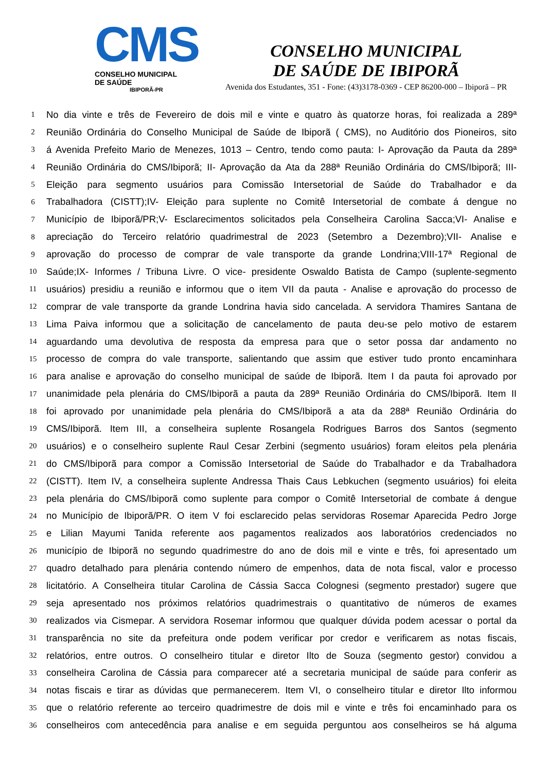CMS
CONSELHO MUNICIPAL DE SAÚDE
IBIPORÃ-PR
CONSELHO MUNICIPAL
DE SAÚDE DE IBIPORÃ
Avenida dos Estudantes, 351 - Fone: (43)3178-0369 - CEP 86200-000 – Ibiporã – PR
1 No dia vinte e três de Fevereiro de dois mil e vinte e quatro às quatorze horas, foi realizada a 289ª
2 Reunião Ordinária do Conselho Municipal de Saúde de Ibiporã ( CMS), no Auditório dos Pioneiros, sito
3 á Avenida Prefeito Mario de Menezes, 1013 – Centro, tendo como pauta: I- Aprovação da Pauta da 289ª
4 Reunião Ordinária do CMS/Ibiporã; II- Aprovação da Ata da 288ª Reunião Ordinária do CMS/Ibiporã; III-
5 Eleição para segmento usuários para Comissão Intersetorial de Saúde do Trabalhador e da
6 Trabalhadora (CISTT);IV- Eleição para suplente no Comitê Intersetorial de combate á dengue no
7 Município de Ibiporã/PR;V- Esclarecimentos solicitados pela Conselheira Carolina Sacca;VI- Analise e
8 apreciação do Terceiro relatório quadrimestral de 2023 (Setembro a Dezembro);VII- Analise e
9 aprovação do processo de comprar de vale transporte da grande Londrina;VIII-17ª Regional de
10 Saúde;IX- Informes / Tribuna Livre. O vice- presidente Oswaldo Batista de Campo (suplente-segmento
11 usuários) presidiu a reunião e informou que o item VII da pauta - Analise e aprovação do processo de
12 comprar de vale transporte da grande Londrina havia sido cancelada. A servidora Thamires Santana de
13 Lima Paiva informou que a solicitação de cancelamento de pauta deu-se pelo motivo de estarem
14 aguardando uma devolutiva de resposta da empresa para que o setor possa dar andamento no
15 processo de compra do vale transporte, salientando que assim que estiver tudo pronto encaminhara
16 para analise e aprovação do conselho municipal de saúde de Ibiporã. Item I da pauta foi aprovado por
17 unanimidade pela plenária do CMS/Ibiporã a pauta da 289ª Reunião Ordinária do CMS/Ibiporã. Item II
18 foi aprovado por unanimidade pela plenária do CMS/Ibiporã a ata da 288ª Reunião Ordinária do
19 CMS/Ibiporã. Item III, a conselheira suplente Rosangela Rodrigues Barros dos Santos (segmento
20 usuários) e o conselheiro suplente Raul Cesar Zerbini (segmento usuários) foram eleitos pela plenária
21 do CMS/Ibiporã para compor a Comissão Intersetorial de Saúde do Trabalhador e da Trabalhadora
22 (CISTT). Item IV, a conselheira suplente Andressa Thais Caus Lebkuchen (segmento usuários) foi eleita
23 pela plenária do CMS/Ibiporã como suplente para compor o Comitê Intersetorial de combate á dengue
24 no Município de Ibiporã/PR. O item V foi esclarecido pelas servidoras Rosemar Aparecida Pedro Jorge
25 e Lilian Mayumi Tanida referente aos pagamentos realizados aos laboratórios credenciados no
26 município de Ibiporã no segundo quadrimestre do ano de dois mil e vinte e três, foi apresentado um
27 quadro detalhado para plenária contendo número de empenhos, data de nota fiscal, valor e processo
28 licitatório. A Conselheira titular Carolina de Cássia Sacca Colognesi (segmento prestador) sugere que
29 seja apresentado nos próximos relatórios quadrimestrais o quantitativo de números de exames
30 realizados via Cismepar. A servidora Rosemar informou que qualquer dúvida podem acessar o portal da
31 transparência no site da prefeitura onde podem verificar por credor e verificarem as notas fiscais,
32 relatórios, entre outros. O conselheiro titular e diretor Ilto de Souza (segmento gestor) convidou a
33 conselheira Carolina de Cássia para comparecer até a secretaria municipal de saúde para conferir as
34 notas fiscais e tirar as dúvidas que permanecerem. Item VI, o conselheiro titular e diretor Ilto informou
35 que o relatório referente ao terceiro quadrimestre de dois mil e vinte e três foi encaminhado para os
36 conselheiros com antecedência para analise e em seguida perguntou aos conselheiros se há alguma